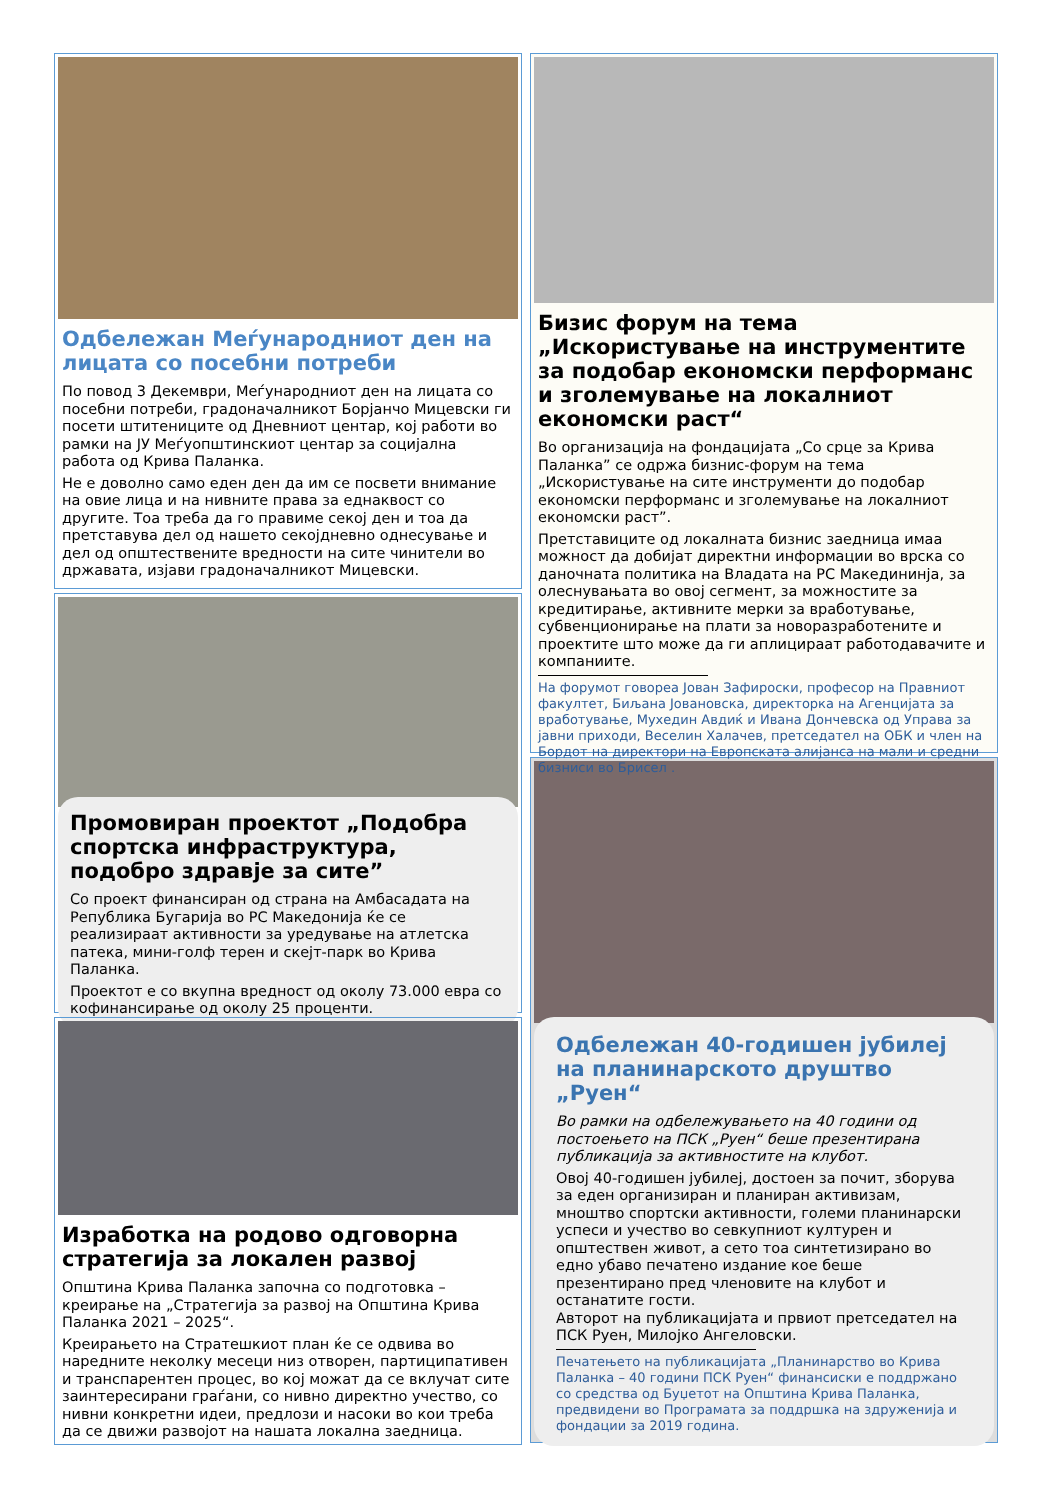Одбележан Меѓународниот ден на лицата со посебни потреби
По повод 3 Декември, Меѓународниот ден на лицата со посебни потреби, градоначалникот Борјанчо Мицевски ги посети штитениците од Дневниот центар, кој работи во рамки на ЈУ Меѓуопштинскиот центар за социјална работа од Крива Паланка.
Не е доволно само еден ден да им се посвети внимание на овие лица и на нивните права за еднаквост со другите. Тоа треба да го правиме секој ден и тоа да претставува дел од нашето секојдневно однесување и дел од општествените вредности на сите чинители во државата, изјави градоначалникот Мицевски.
Промовиран проектот „Подобра спортска инфраструктура, подобро здравје за сите”
Со проект финансиран од страна на Амбасадата на Република Бугарија во РС Македонија ќе се реализираат активности за уредување на атлетска патека, мини-голф терен и скејт-парк во Крива Паланка.
Проектот е со вкупна вредност од околу 73.000 евра со кофинансирање од околу 25 проценти.
Изработка на родово одговорна стратегија за локален развој
Општина Крива Паланка започна со подготовка – креирање на „Стратегија за развој на Општина Крива Паланка 2021 – 2025“.
Креирањето на Стратешкиот план ќе се одвива во наредните неколку месеци низ отворен, партиципативен и транспарентен процес, во кој можат да се вклучат сите заинтересирани граѓани, со нивно директно учество, со нивни конкретни идеи, предлози и насоки во кои треба да се движи развојот на нашата локална заедница.
Бизис форум на тема „Искористување на инструментите за подобар економски перформанс и зголемување на локалниот економски раст“
Во организација на фондацијата „Со срце за Крива Паланка” се одржа бизнис-форум на тема „Искористување на сите инструменти до подобар економски перформанс и зголемување на локалниот економски раст”.
Претставиците од локалната бизнис заедница имаа можност да добијат директни информации во врска со даночната политика на Владата на РС Македининја, за олеснувањата во овој сегмент, за можностите за кредитирање, активните мерки за вработување, субвенционирање на плати за новоразработените и проектите што може да ги аплицираат работодавачите и компаниите.
На форумот говореа Јован Зафироски, професор на Правниот факултет, Биљана Јовановска, директорка на Агенцијата за вработување, Мухедин Авдиќ и Ивана Дончевска од Управа за јавни приходи, Веселин Халачев, претседател на ОБК и член на Бордот на директори на Европската алијанса на мали и средни бизниси во Брисел .
Одбележан 40-годишен јубилеј на планинарското друштво „Руен“
Во рамки на одбележувањето на 40 години од постоењето на ПСК „Руен“ беше презентирана публикација за активностите на клубот.
Овој 40-годишен јубилеј, достоен за почит, зборува за еден организиран и планиран активизам, мноштво спортски активности, големи планинарски успеси и учество во севкупниот културен и општествен живот, а сето тоа синтетизирано во едно убаво печатено издание кое беше презентирано пред членовите на клубот и останатите гости.
Авторот на публикацијата и првиот претседател на ПСК Руен, Милојко Ангеловски.
Печатењето на публикацијата „Планинарство во Крива Паланка – 40 години ПСК Руен“ финансиски е поддржано со средства од Буџетот на Општина Крива Паланка, предвидени во Програмата за поддршка на здруженија и фондации за 2019 година.